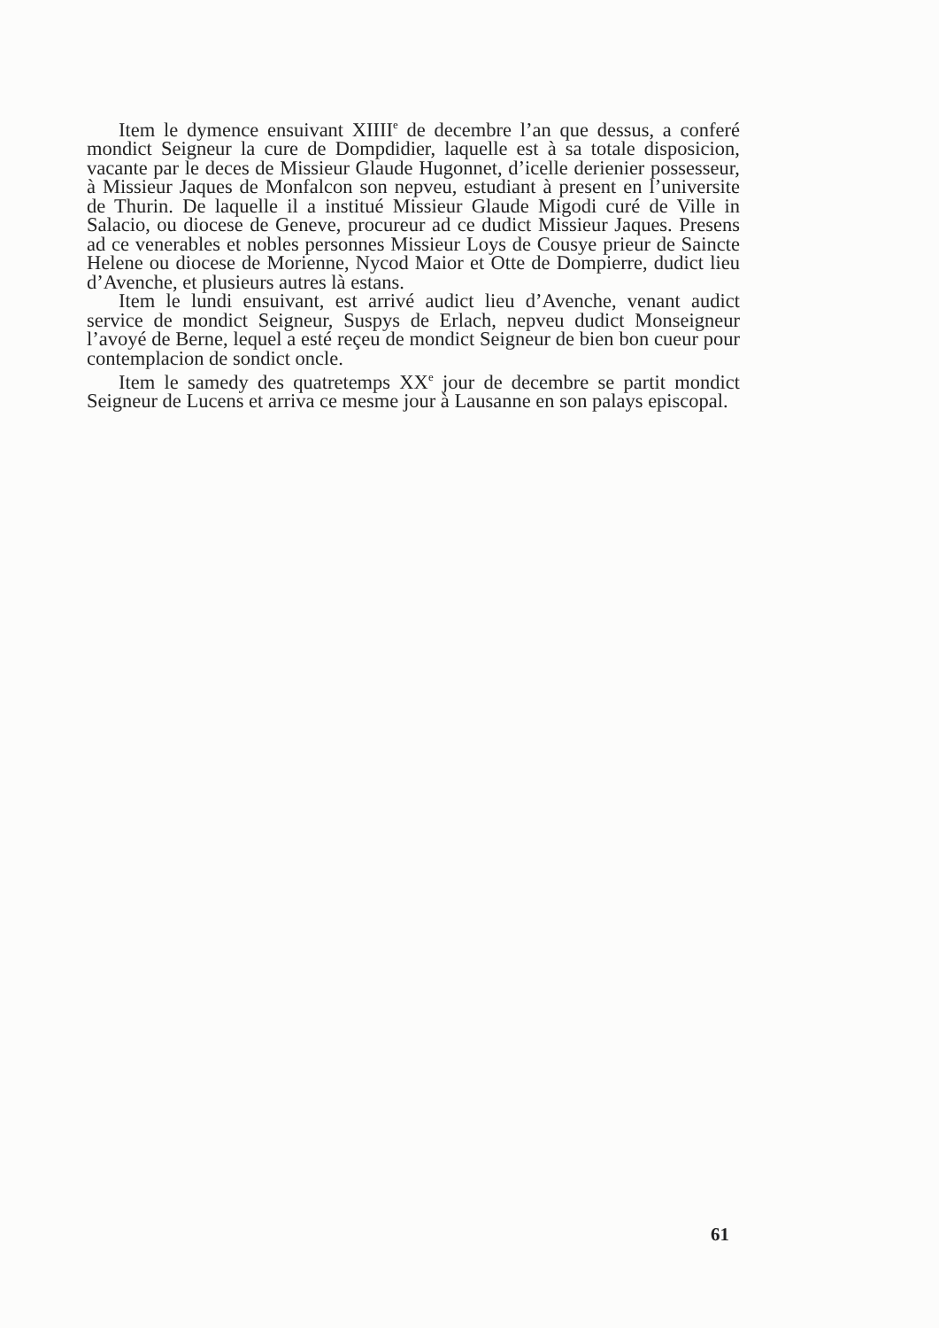Item le dymence ensuivant XIIII<sup>e</sup> de decembre l’an que dessus, a conferé mondict Seigneur la cure de Dompdidier, laquelle est à sa totale disposicion, vacante par le deces de Missieur Glaude Hugonnet, d’icelle derienier possesseur, à Missieur Jaques de Monfalcon son nepveu, estudiant à present en l’universite de Thurin. De laquelle il a institué Missieur Glaude Migodi curé de Ville in Salacio, ou diocese de Geneve, procureur ad ce dudict Missieur Jaques. Presens ad ce venerables et nobles personnes Missieur Loys de Cousye prieur de Saincte Helene ou diocese de Morienne, Nycod Maior et Otte de Dompierre, dudict lieu d’Avenche, et plusieurs autres là estans.
Item le lundi ensuivant, est arrivé audict lieu d’Avenche, venant audict service de mondict Seigneur, Suspys de Erlach, nepveu dudict Monseigneur l’avoyé de Berne, lequel a esté reçeu de mondict Seigneur de bien bon cueur pour contemplacion de sondict oncle.
Item le samedy des quatretemps XX<sup>e</sup> jour de decembre se partit mondict Seigneur de Lucens et arriva ce mesme jour à Lausanne en son palays episcopal.
61